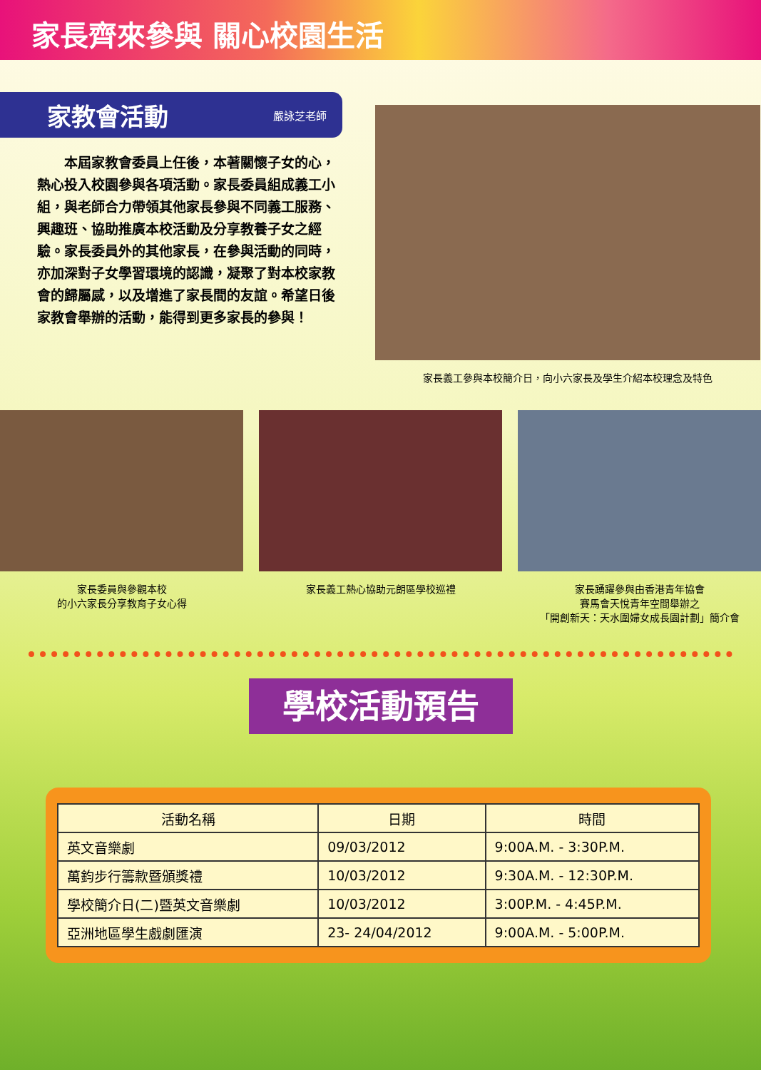家長齊來參與 關心校園生活
家教會活動 嚴詠芝老師
　　本屆家教會委員上任後，本著關懷子女的心，熱心投入校園參與各項活動。家長委員組成義工小組，與老師合力帶領其他家長參與不同義工服務、興趣班、協助推廣本校活動及分享教養子女之經驗。家長委員外的其他家長，在參與活動的同時，亦加深對子女學習環境的認識，凝聚了對本校家教會的歸屬感，以及增進了家長間的友誼。希望日後家教會舉辦的活動，能得到更多家長的參與！
家長義工參與本校簡介日，向小六家長及學生介紹本校理念及特色
家長委員與參觀本校
的小六家長分享教育子女心得
家長義工熱心協助元朗區學校巡禮 家長踴躍參與由香港青年協會
賽馬會天悅青年空間舉辦之
「開創新天：天水圍婦女成長園計劃」簡介會
學校活動預告
| 活動名稱 | 日期 | 時間 |
| --- | --- | --- |
| 英文音樂劇 | 09/03/2012 | 9:00A.M. - 3:30P.M. |
| 萬鈞步行籌款暨頒獎禮 | 10/03/2012 | 9:30A.M. - 12:30P.M. |
| 學校簡介日(二)暨英文音樂劇 | 10/03/2012 | 3:00P.M. - 4:45P.M. |
| 亞洲地區學生戲劇匯演 | 23- 24/04/2012 | 9:00A.M. - 5:00P.M. |